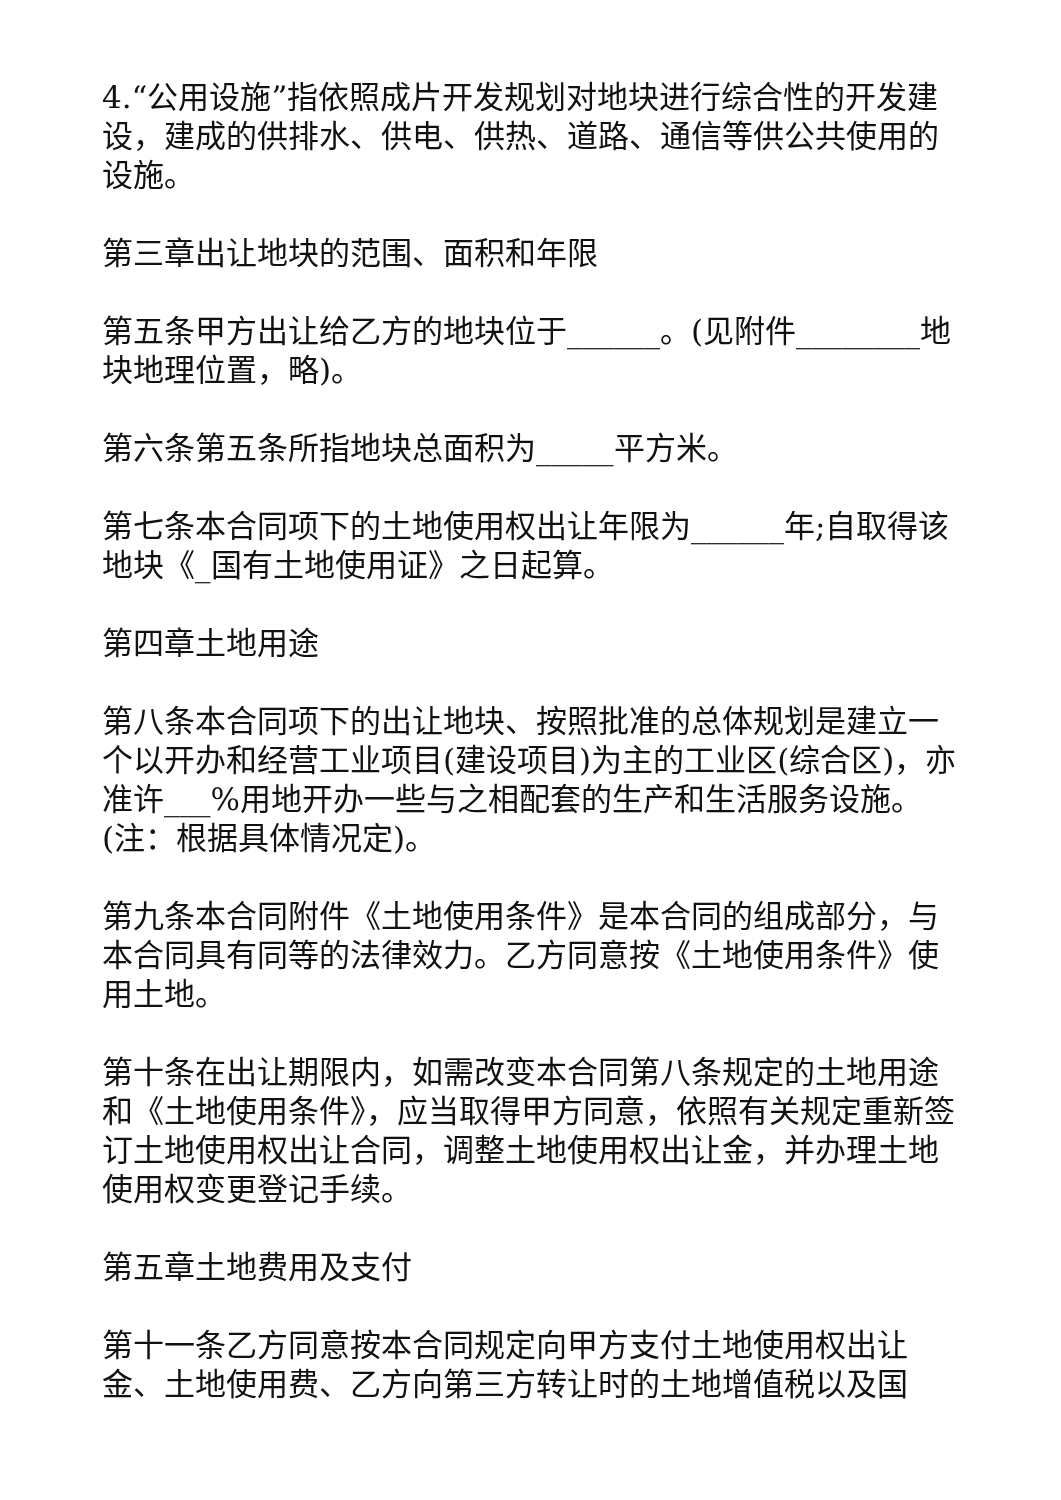4.“公用设施”指依照成片开发规划对地块进行综合性的开发建设，建成的供排水、供电、供热、道路、通信等供公共使用的设施。
第三章出让地块的范围、面积和年限
第五条甲方出让给乙方的地块位于______。(见附件________地块地理位置，略)。
第六条第五条所指地块总面积为_____平方米。
第七条本合同项下的土地使用权出让年限为______年;自取得该地块《_国有土地使用证》之日起算。
第四章土地用途
第八条本合同项下的出让地块、按照批准的总体规划是建立一个以开办和经营工业项目(建设项目)为主的工业区(综合区)，亦准许___%用地开办一些与之相配套的生产和生活服务设施。(注：根据具体情况定)。
第九条本合同附件《土地使用条件》是本合同的组成部分，与本合同具有同等的法律效力。乙方同意按《土地使用条件》使用土地。
第十条在出让期限内，如需改变本合同第八条规定的土地用途和《土地使用条件》，应当取得甲方同意，依照有关规定重新签订土地使用权出让合同，调整土地使用权出让金，并办理土地使用权变更登记手续。
第五章土地费用及支付
第十一条乙方同意按本合同规定向甲方支付土地使用权出让金、土地使用费、乙方向第三方转让时的土地增值税以及国